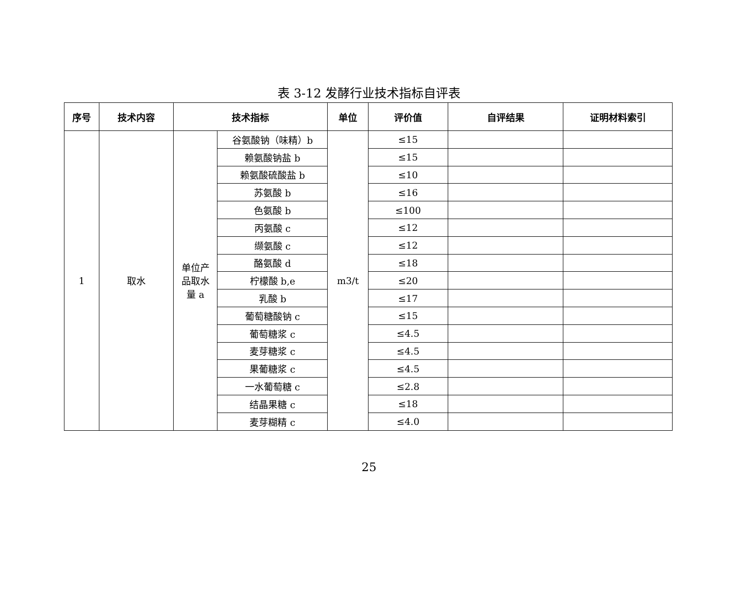表 3-12 发酵行业技术指标自评表
| 序号 | 技术内容 | 技术指标 | | 单位 | 评价值 | 自评结果 | 证明材料索引 |
| --- | --- | --- | --- | --- | --- | --- | --- |
| 1 | 取水 | 单位产 品取水 量 a | 谷氨酸钠（味精）b | m3/t | ≤15 | | |
| | | | 赖氨酸钠盐 b | | ≤15 | | |
| | | | 赖氨酸硫酸盐 b | | ≤10 | | |
| | | | 苏氨酸 b | | ≤16 | | |
| | | | 色氨酸 b | | ≤100 | | |
| | | | 丙氨酸 c | | ≤12 | | |
| | | | 缬氨酸 c | | ≤12 | | |
| | | | 酪氨酸 d | | ≤18 | | |
| | | | 柠檬酸 b,e | | ≤20 | | |
| | | | 乳酸 b | | ≤17 | | |
| | | | 葡萄糖酸钠 c | | ≤15 | | |
| | | | 葡萄糖浆 c | | ≤4.5 | | |
| | | | 麦芽糖浆 c | | ≤4.5 | | |
| | | | 果葡糖浆 c | | ≤4.5 | | |
| | | | 一水葡萄糖 c | | ≤2.8 | | |
| | | | 结晶果糖 c | | ≤18 | | |
| | | | 麦芽糊精 c | | ≤4.0 | | |
25